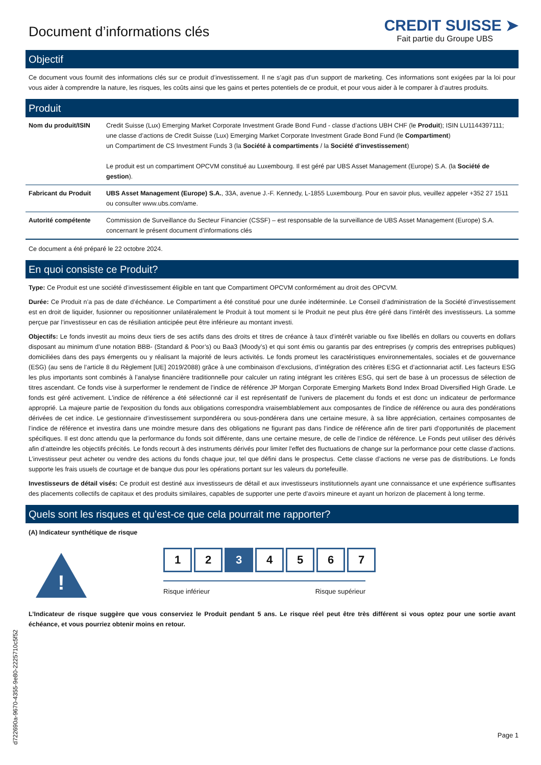Document d’informations clés
CREDIT SUISSE ➤
Fait partie du Groupe UBS
Objectif
Ce document vous fournit des informations clés sur ce produit d’investissement. Il ne s’agit pas d’un support de marketing. Ces informations sont exigées par la loi pour vous aider à comprendre la nature, les risques, les coûts ainsi que les gains et pertes potentiels de ce produit, et pour vous aider à le comparer à d’autres produits.
Produit
| Nom du produit/ISIN | Credit Suisse (Lux) Emerging Market Corporate Investment Grade Bond Fund - classe d’actions UBH CHF (le Produit ); ISIN LU1144397111; une classe d’actions de Credit Suisse (Lux) Emerging Market Corporate Investment Grade Bond Fund (le Compartiment ) un Compartiment de CS Investment Funds 3 (la Société à compartiments / la Société d’investissement ) Le produit est un compartiment OPCVM constitué au Luxembourg. Il est géré par UBS Asset Management (Europe) S.A. (la Société de gestion ). |
| Fabricant du Produit | UBS Asset Management (Europe) S.A. , 33A, avenue J.-F. Kennedy, L-1855 Luxembourg. Pour en savoir plus, veuillez appeler +352 27 1511 ou consulter www.ubs.com/ame. |
| Autorité compétente | Commission de Surveillance du Secteur Financier (CSSF) – est responsable de la surveillance de UBS Asset Management (Europe) S.A. concernant le présent document d’informations clés |
Ce document a été préparé le 22 octobre 2024.
En quoi consiste ce Produit?
Type: Ce Produit est une société d’investissement éligible en tant que Compartiment OPCVM conformément au droit des OPCVM.
Durée: Ce Produit n’a pas de date d’échéance. Le Compartiment a été constitué pour une durée indéterminée. Le Conseil d’administration de la Société d’investissement est en droit de liquider, fusionner ou repositionner unilatéralement le Produit à tout moment si le Produit ne peut plus être géré dans l’intérêt des investisseurs. La somme perçue par l’investisseur en cas de résiliation anticipée peut être inférieure au montant investi.
Objectifs: Le fonds investit au moins deux tiers de ses actifs dans des droits et titres de créance à taux d’intérêt variable ou fixe libellés en dollars ou couverts en dollars disposant au minimum d’une notation BBB- (Standard & Poor’s) ou Baa3 (Moody’s) et qui sont émis ou garantis par des entreprises (y compris des entreprises publiques) domiciliées dans des pays émergents ou y réalisant la majorité de leurs activités. Le fonds promeut les caractéristiques environnementales, sociales et de gouvernance (ESG) (au sens de l’article 8 du Règlement [UE] 2019/2088) grâce à une combinaison d’exclusions, d’intégration des critères ESG et d’actionnariat actif. Les facteurs ESG les plus importants sont combinés à l’analyse financière traditionnelle pour calculer un rating intégrant les critères ESG, qui sert de base à un processus de sélection de titres ascendant. Ce fonds vise à surperformer le rendement de l’indice de référence JP Morgan Corporate Emerging Markets Bond Index Broad Diversified High Grade. Le fonds est géré activement. L'indice de référence a été sélectionné car il est représentatif de l'univers de placement du fonds et est donc un indicateur de performance approprié. La majeure partie de l'exposition du fonds aux obligations correspondra vraisemblablement aux composantes de l'indice de référence ou aura des pondérations dérivées de cet indice. Le gestionnaire d’investissement surpondérera ou sous-pondérera dans une certaine mesure, à sa libre appréciation, certaines composantes de l’indice de référence et investira dans une moindre mesure dans des obligations ne figurant pas dans l’indice de référence afin de tirer parti d’opportunités de placement spécifiques. Il est donc attendu que la performance du fonds soit différente, dans une certaine mesure, de celle de l’indice de référence. Le Fonds peut utiliser des dérivés afin d’atteindre les objectifs précités. Le fonds recourt à des instruments dérivés pour limiter l'effet des fluctuations de change sur la performance pour cette classe d'actions. L’investisseur peut acheter ou vendre des actions du fonds chaque jour, tel que défini dans le prospectus. Cette classe d’actions ne verse pas de distributions. Le fonds supporte les frais usuels de courtage et de banque dus pour les opérations portant sur les valeurs du portefeuille.
Investisseurs de détail visés: Ce produit est destiné aux investisseurs de détail et aux investisseurs institutionnels ayant une connaissance et une expérience suffisantes des placements collectifs de capitaux et des produits similaires, capables de supporter une perte d’avoirs mineure et ayant un horizon de placement à long terme.
Quels sont les risques et qu’est-ce que cela pourrait me rapporter?
(A) Indicateur synthétique de risque
!
1 2 3 4 5 6 7
Risque inférieur Risque supérieur
L’Indicateur de risque suggère que vous conserviez le Produit pendant 5 ans. Le risque réel peut être très différent si vous optez pour une sortie avant échéance, et vous pourriez obtenir moins en retour.
Page 1
d722690a-9670-4355-9e80-2225710c5f52